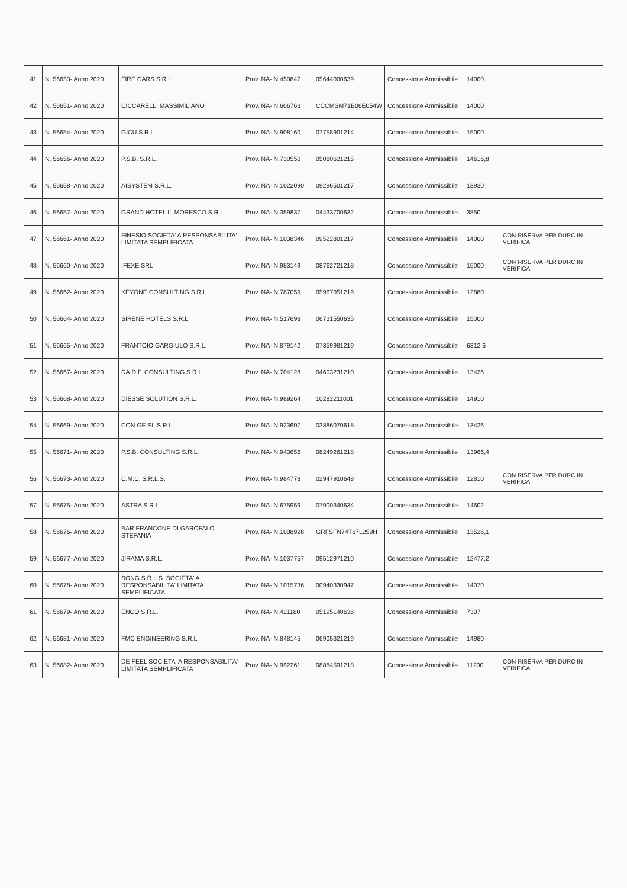| 41 | N. 56653- Anno 2020 | FIRE CARS S.R.L. | Prov. NA- N.450847 | 05644000639 | Concessione Ammissibile | 14000 | |
| 42 | N. 56651- Anno 2020 | CICCARELLI MASSIMILIANO | Prov. NA- N.606763 | CCCMSM71B06E054W | Concessione Ammissibile | 14000 | |
| 43 | N. 56654- Anno 2020 | GICU S.R.L. | Prov. NA- N.908160 | 07758901214 | Concessione Ammissibile | 15000 | |
| 44 | N. 56656- Anno 2020 | P.S.B. S.R.L. | Prov. NA- N.730550 | 05060621215 | Concessione Ammissibile | 14616,8 | |
| 45 | N. 56658- Anno 2020 | AISYSTEM S.R.L. | Prov. NA- N.1022090 | 09296501217 | Concessione Ammissibile | 13930 | |
| 46 | N. 56657- Anno 2020 | GRAND HOTEL IL MORESCO S.R.L. | Prov. NA- N.359837 | 04433700632 | Concessione Ammissibile | 3850 | |
| 47 | N. 56661- Anno 2020 | FINESIO SOCIETA' A RESPONSABILITA' LIMITATA SEMPLIFICATA | Prov. NA- N.1038346 | 09522801217 | Concessione Ammissibile | 14000 | CON RISERVA PER DURC IN VERIFICA |
| 48 | N. 56660- Anno 2020 | IFEXE SRL | Prov. NA- N.983149 | 08762721218 | Concessione Ammissibile | 15000 | CON RISERVA PER DURC IN VERIFICA |
| 49 | N. 56662- Anno 2020 | KEYONE CONSULTING S.R.L. | Prov. NA- N.787059 | 05967051219 | Concessione Ammissibile | 12880 | |
| 50 | N. 56664- Anno 2020 | SIRENE HOTELS S.R.L | Prov. NA- N.517698 | 06731550635 | Concessione Ammissibile | 15000 | |
| 51 | N. 56665- Anno 2020 | FRANTOIO GARGIULO S.R.L. | Prov. NA- N.879142 | 07359981219 | Concessione Ammissibile | 6312,6 | |
| 52 | N. 56667- Anno 2020 | DA.DIF. CONSULTING S.R.L. | Prov. NA- N.704128 | 04603231210 | Concessione Ammissibile | 13426 | |
| 53 | N. 56668- Anno 2020 | DIESSE SOLUTION S.R.L. | Prov. NA- N.989264 | 10282211001 | Concessione Ammissibile | 14910 | |
| 54 | N. 56669- Anno 2020 | CON.GE.SI. S.R.L. | Prov. NA- N.923607 | 03886070618 | Concessione Ammissibile | 13426 | |
| 55 | N. 56671- Anno 2020 | P.S.B. CONSULTING S.R.L. | Prov. NA- N.943656 | 08249261218 | Concessione Ammissibile | 13966,4 | |
| 56 | N. 56673- Anno 2020 | C.M.C. S.R.L.S. | Prov. NA- N.984778 | 02947910648 | Concessione Ammissibile | 12810 | CON RISERVA PER DURC IN VERIFICA |
| 57 | N. 56675- Anno 2020 | ASTRA S.R.L. | Prov. NA- N.675959 | 07900340634 | Concessione Ammissibile | 14602 | |
| 58 | N. 56676- Anno 2020 | BAR FRANCONE DI GAROFALO STEFANIA | Prov. NA- N.1008928 | GRFSFN74T67L259H | Concessione Ammissibile | 13526,1 | |
| 59 | N. 56677- Anno 2020 | JIRAMA S.R.L. | Prov. NA- N.1037757 | 09512971210 | Concessione Ammissibile | 12477,2 | |
| 60 | N. 56678- Anno 2020 | SONG S.R.L.S. SOCIETA' A RESPONSABILITA' LIMITATA SEMPLIFICATA | Prov. NA- N.1015736 | 00940330947 | Concessione Ammissibile | 14070 | |
| 61 | N. 56679- Anno 2020 | ENCO S.R.L. | Prov. NA- N.421180 | 05195140636 | Concessione Ammissibile | 7307 | |
| 62 | N. 56681- Anno 2020 | FMC ENGINEERING S.R.L. | Prov. NA- N.848145 | 06905321219 | Concessione Ammissibile | 14980 | |
| 63 | N. 56682- Anno 2020 | DE FEEL SOCIETA' A RESPONSABILITA' LIMITATA SEMPLIFICATA | Prov. NA- N.992261 | 08884591218 | Concessione Ammissibile | 11200 | CON RISERVA PER DURC IN VERIFICA |